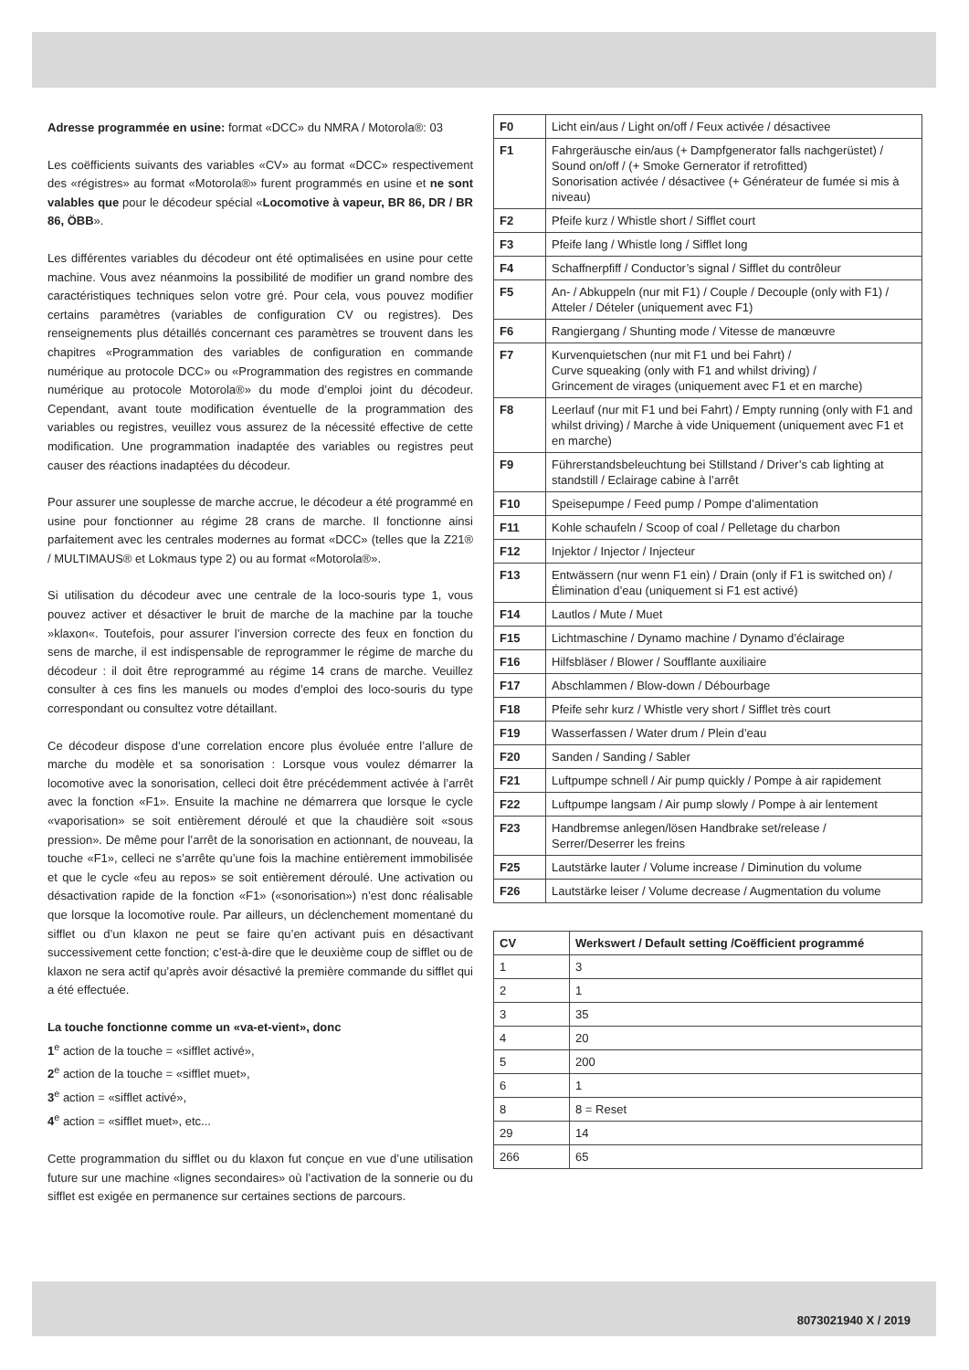Adresse programmée en usine: format «DCC» du NMRA / Motorola®: 03
Les coëfficients suivants des variables «CV» au format «DCC» respectivement des «régistres» au format «Motorola®» furent programmés en usine et ne sont valables que pour le décodeur spécial «Locomotive à vapeur, BR 86, DR / BR 86, ÖBB».
Les différentes variables du décodeur ont été optimalisées en usine pour cette machine. Vous avez néanmoins la possibilité de modifier un grand nombre des caractéristiques techniques selon votre gré. Pour cela, vous pouvez modifier certains paramètres (variables de configuration CV ou registres). Des renseignements plus détaillés concernant ces paramètres se trouvent dans les chapitres «Programmation des variables de configuration en commande numérique au protocole DCC» ou «Programmation des registres en commande numérique au protocole Motorola®» du mode d’emploi joint du décodeur. Cependant, avant toute modification éventuelle de la programmation des variables ou registres, veuillez vous assurez de la nécessité effective de cette modification. Une programmation inadaptée des variables ou registres peut causer des réactions inadaptées du décodeur.
Pour assurer une souplesse de marche accrue, le décodeur a été programmé en usine pour fonctionner au régime 28 crans de marche. Il fonctionne ainsi parfaitement avec les centrales modernes au format «DCC» (telles que la Z21® / MULTIMAUS® et Lokmaus type 2) ou au format «Motorola®».
Si utilisation du décodeur avec une centrale de la loco-souris type 1, vous pouvez activer et désactiver le bruit de marche de la machine par la touche »klaxon«. Toutefois, pour assurer l’inversion correcte des feux en fonction du sens de marche, il est indispensable de reprogrammer le régime de marche du décodeur : il doit être reprogrammé au régime 14 crans de marche. Veuillez consulter à ces fins les manuels ou modes d’emploi des loco-souris du type correspondant ou consultez votre détaillant.
Ce décodeur dispose d’une correlation encore plus évoluée entre l’allure de marche du modèle et sa sonorisation : Lorsque vous voulez démarrer la locomotive avec la sonorisation, celleci doit être précédemment activée à l’arrêt avec la fonction «F1». Ensuite la machine ne démarrera que lorsque le cycle «vaporisation» se soit entièrement déroulé et que la chaudière soit «sous pression». De même pour l’arrêt de la sonorisation en actionnant, de nouveau, la touche «F1», celleci ne s’arrête qu’une fois la machine entièrement immobilisée et que le cycle «feu au repos» se soit entièrement déroulé. Une activation ou désactivation rapide de la fonction «F1» («sonorisation») n’est donc réalisable que lorsque la locomotive roule. Par ailleurs, un déclenchement momentané du sifflet ou d’un klaxon ne peut se faire qu’en activant puis en désactivant successivement cette fonction; c’est-à-dire que le deuxième coup de sifflet ou de klaxon ne sera actif qu’après avoir désactivé la première commande du sifflet qui a été effectuée.
La touche fonctionne comme un «va-et-vient», donc
1<sup>e</sup> action de la touche = «sifflet activé»,
2<sup>e</sup> action de la touche = «sifflet muet»,
3<sup>e</sup> action = «sifflet activé»,
4<sup>e</sup> action = «sifflet muet», etc...
Cette programmation du sifflet ou du klaxon fut conçue en vue d’une utilisation future sur une machine «lignes secondaires» où l’activation de la sonnerie ou du sifflet est exigée en permanence sur certaines sections de parcours.
| F0 | Licht ein/aus / Light on/off / Feux activée / désactivee |
| F1 | Fahrgeräusche ein/aus (+ Dampfgenerator falls nachgerüstet) / Sound on/off / (+ Smoke Gernerator if retrofitted) Sonorisation activée / désactivee (+ Générateur de fumée si mis à niveau) |
| F2 | Pfeife kurz / Whistle short / Sifflet court |
| F3 | Pfeife lang / Whistle long / Sifflet long |
| F4 | Schaffnerpfiff / Conductor’s signal / Sifflet du contrôleur |
| F5 | An- / Abkuppeln (nur mit F1) / Couple / Decouple (only with F1) / Atteler / Dételer (uniquement avec F1) |
| F6 | Rangiergang / Shunting mode / Vitesse de manœuvre |
| F7 | Kurvenquietschen (nur mit F1 und bei Fahrt) / Curve squeaking (only with F1 and whilst driving) / Grincement de virages (uniquement avec F1 et en marche) |
| F8 | Leerlauf (nur mit F1 und bei Fahrt) / Empty running (only with F1 and whilst driving) / Marche à vide Uniquement (uniquement avec F1 et en marche) |
| F9 | Führerstandsbeleuchtung bei Stillstand / Driver’s cab lighting at standstill / Eclairage cabine à l’arrêt |
| F10 | Speisepumpe / Feed pump / Pompe d’alimentation |
| F11 | Kohle schaufeln / Scoop of coal / Pelletage du charbon |
| F12 | Injektor / Injector / Injecteur |
| F13 | Entwässern (nur wenn F1 ein) / Drain (only if F1 is switched on) / Élimination d’eau (uniquement si F1 est activé) |
| F14 | Lautlos / Mute / Muet |
| F15 | Lichtmaschine / Dynamo machine / Dynamo d’éclairage |
| F16 | Hilfsbläser / Blower / Soufflante auxiliaire |
| F17 | Abschlammen / Blow-down / Débourbage |
| F18 | Pfeife sehr kurz / Whistle very short / Sifflet très court |
| F19 | Wasserfassen / Water drum / Plein d’eau |
| F20 | Sanden / Sanding / Sabler |
| F21 | Luftpumpe schnell / Air pump quickly / Pompe à air rapidement |
| F22 | Luftpumpe langsam / Air pump slowly / Pompe à air lentement |
| F23 | Handbremse anlegen/lösen Handbrake set/release / Serrer/Deserrer les freins |
| F25 | Lautstärke lauter / Volume increase / Diminution du volume |
| F26 | Lautstärke leiser / Volume decrease / Augmentation du volume |
| CV | Werkswert / Default setting /Coëfficient programmé |
| --- | --- |
| 1 | 3 |
| 2 | 1 |
| 3 | 35 |
| 4 | 20 |
| 5 | 200 |
| 6 | 1 |
| 8 | 8 = Reset |
| 29 | 14 |
| 266 | 65 |
8073021940 X / 2019